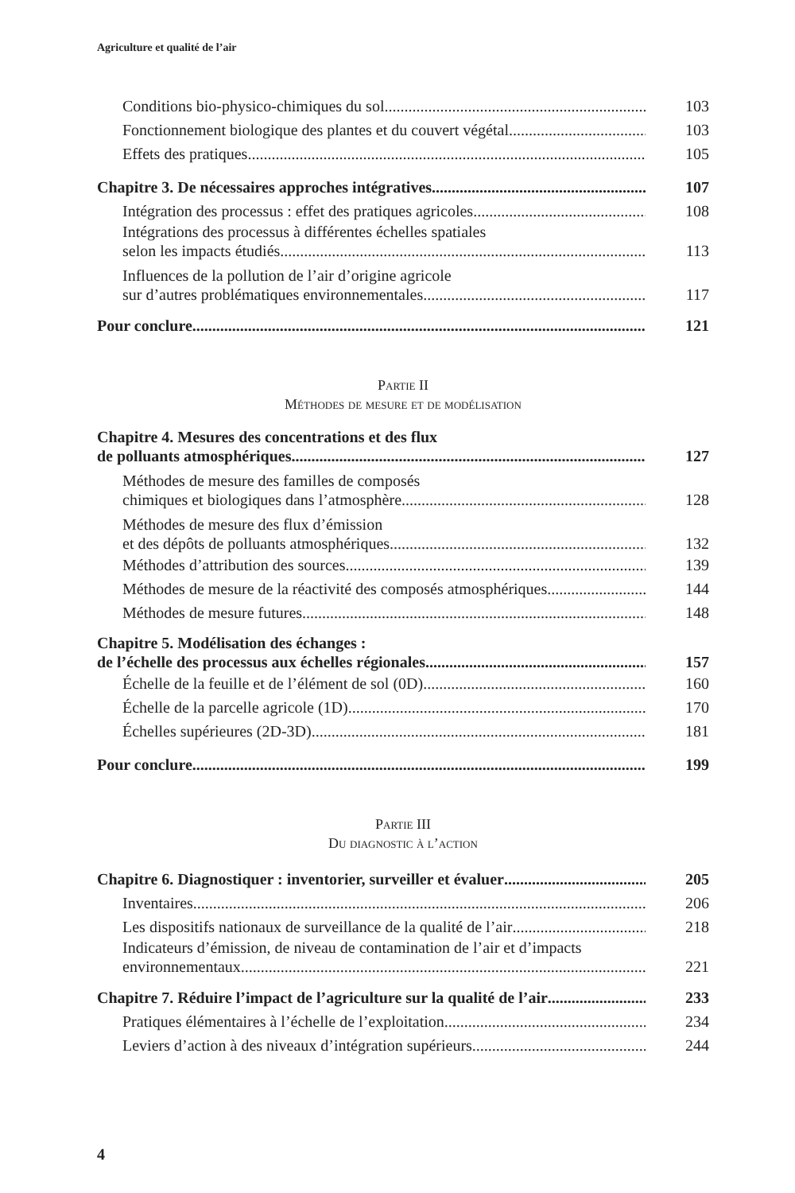Agriculture et qualité de l’air
Conditions bio-physico-chimiques du sol
103
Fonctionnement biologique des plantes et du couvert végétal
103
Effets des pratiques
105
Chapitre 3. De nécessaires approches intégratives
107
Intégration des processus : effet des pratiques agricoles
108
Intégrations des processus à différentes échelles spatiales
selon les impacts étudiés
113
Influences de la pollution de l’air d’origine agricole
sur d’autres problématiques environnementales
117
Pour conclure
121
Partie II
Méthodes de mesure et de modélisation
Chapitre 4. Mesures des concentrations et des flux
de polluants atmosphériques
127
Méthodes de mesure des familles de composés
chimiques et biologiques dans l’atmosphère
128
Méthodes de mesure des flux d’émission
et des dépôts de polluants atmosphériques
132
Méthodes d’attribution des sources
139
Méthodes de mesure de la réactivité des composés atmosphériques
144
Méthodes de mesure futures
148
Chapitre 5. Modélisation des échanges :
de l’échelle des processus aux échelles régionales
157
Échelle de la feuille et de l’élément de sol (0D)
160
Échelle de la parcelle agricole (1D)
170
Échelles supérieures (2D-3D)
181
Pour conclure
199
Partie III
Du diagnostic à l’action
Chapitre 6. Diagnostiquer : inventorier, surveiller et évaluer
205
Inventaires
206
Les dispositifs nationaux de surveillance de la qualité de l’air
218
Indicateurs d’émission, de niveau de contamination de l’air et d’impacts
environnementaux
221
Chapitre 7. Réduire l’impact de l’agriculture sur la qualité de l’air
233
Pratiques élémentaires à l’échelle de l’exploitation
234
Leviers d’action à des niveaux d’intégration supérieurs
244
4